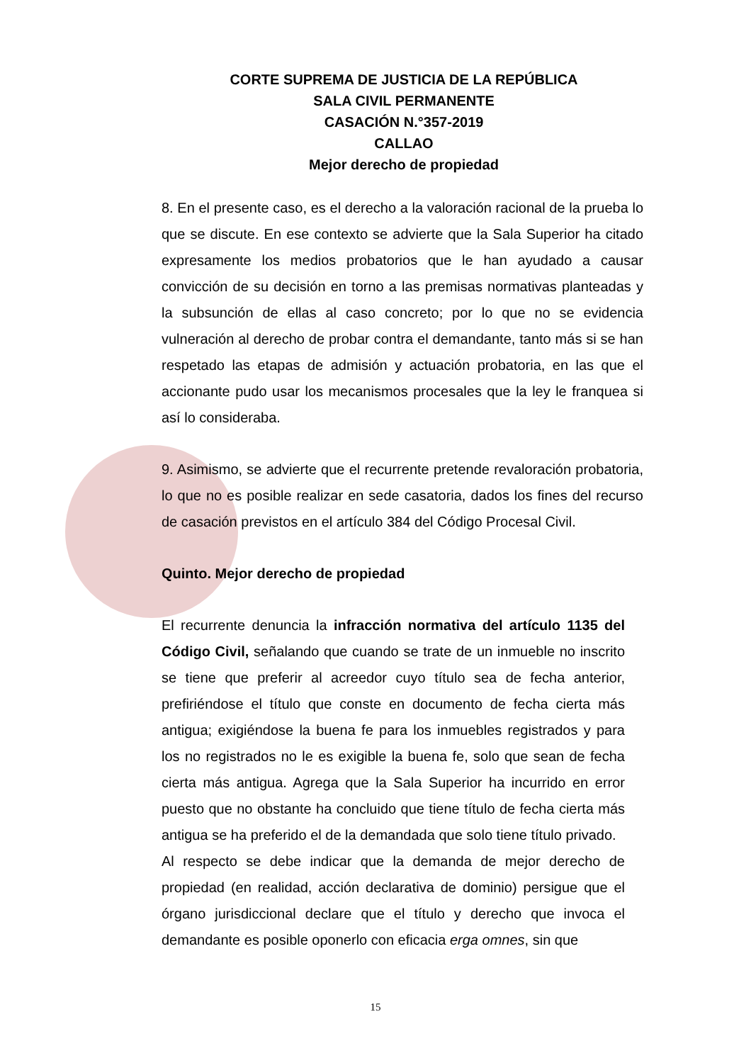CORTE SUPREMA DE JUSTICIA DE LA REPÚBLICA
SALA CIVIL PERMANENTE
CASACIÓN N.°357-2019
CALLAO
Mejor derecho de propiedad
8. En el presente caso, es el derecho a la valoración racional de la prueba lo que se discute. En ese contexto se advierte que la Sala Superior ha citado expresamente los medios probatorios que le han ayudado a causar convicción de su decisión en torno a las premisas normativas planteadas y la subsunción de ellas al caso concreto; por lo que no se evidencia vulneración al derecho de probar contra el demandante, tanto más si se han respetado las etapas de admisión y actuación probatoria, en las que el accionante pudo usar los mecanismos procesales que la ley le franquea si así lo consideraba.
9. Asimismo, se advierte que el recurrente pretende revaloración probatoria, lo que no es posible realizar en sede casatoria, dados los fines del recurso de casación previstos en el artículo 384 del Código Procesal Civil.
Quinto. Mejor derecho de propiedad
El recurrente denuncia la infracción normativa del artículo 1135 del Código Civil, señalando que cuando se trate de un inmueble no inscrito se tiene que preferir al acreedor cuyo título sea de fecha anterior, prefiriéndose el título que conste en documento de fecha cierta más antigua; exigiéndose la buena fe para los inmuebles registrados y para los no registrados no le es exigible la buena fe, solo que sean de fecha cierta más antigua. Agrega que la Sala Superior ha incurrido en error puesto que no obstante ha concluido que tiene título de fecha cierta más antigua se ha preferido el de la demandada que solo tiene título privado.
Al respecto se debe indicar que la demanda de mejor derecho de propiedad (en realidad, acción declarativa de dominio) persigue que el órgano jurisdiccional declare que el título y derecho que invoca el demandante es posible oponerlo con eficacia erga omnes, sin que
15